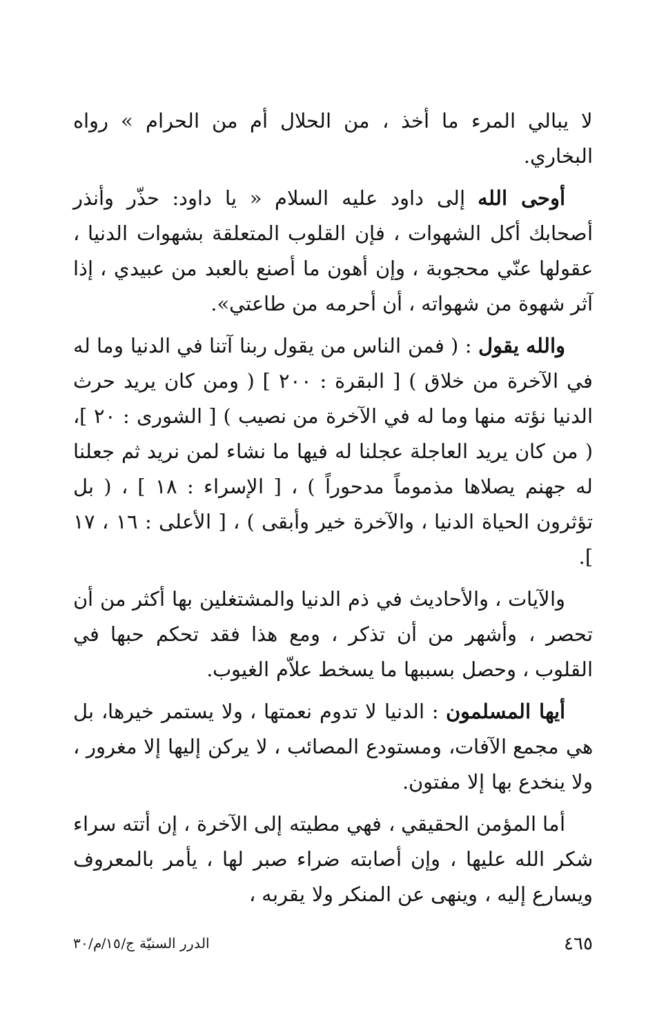لا يبالي المرء ما أخذ ، من الحلال أم من الحرام » رواه البخاري.
أوحى الله إلى داود عليه السلام « يا داود: حذّر وأنذر أصحابك أكل الشهوات ، فإن القلوب المتعلقة بشهوات الدنيا ، عقولها عنّي محجوبة ، وإن أهون ما أصنع بالعبد من عبيدي ، إذا آثر شهوة من شهواته ، أن أحرمه من طاعتي».
والله يقول : ( فمن الناس من يقول ربنا آتنا في الدنيا وما له في الآخرة من خلاق ) [ البقرة : ٢٠٠ ] ( ومن كان يريد حرث الدنيا نؤته منها وما له في الآخرة من نصيب ) [ الشورى : ٢٠ ]، ( من كان يريد العاجلة عجلنا له فيها ما نشاء لمن نريد ثم جعلنا له جهنم يصلاها مذموماً مدحوراً ) ، [ الإسراء : ١٨ ] ، ( بل تؤثرون الحياة الدنيا ، والآخرة خير وأبقى ) ، [ الأعلى : ١٦ ، ١٧ ].
والآيات ، والأحاديث في ذم الدنيا والمشتغلين بها أكثر من أن تحصر ، وأشهر من أن تذكر ، ومع هذا فقد تحكم حبها في القلوب ، وحصل بسببها ما يسخط علاّم الغيوب.
أيها المسلمون : الدنيا لا تدوم نعمتها ، ولا يستمر خيرها، بل هي مجمع الآفات، ومستودع المصائب ، لا يركن إليها إلا مغرور ، ولا ينخدع بها إلا مفتون.
أما المؤمن الحقيقي ، فهي مطيته إلى الآخرة ، إن أتته سراء شكر الله عليها ، وإن أصابته ضراء صبر لها ، يأمر بالمعروف ويسارع إليه ، وينهى عن المنكر ولا يقربه ،
٤٦٥ الدرر السنيّة ج/١٥/م/٣٠